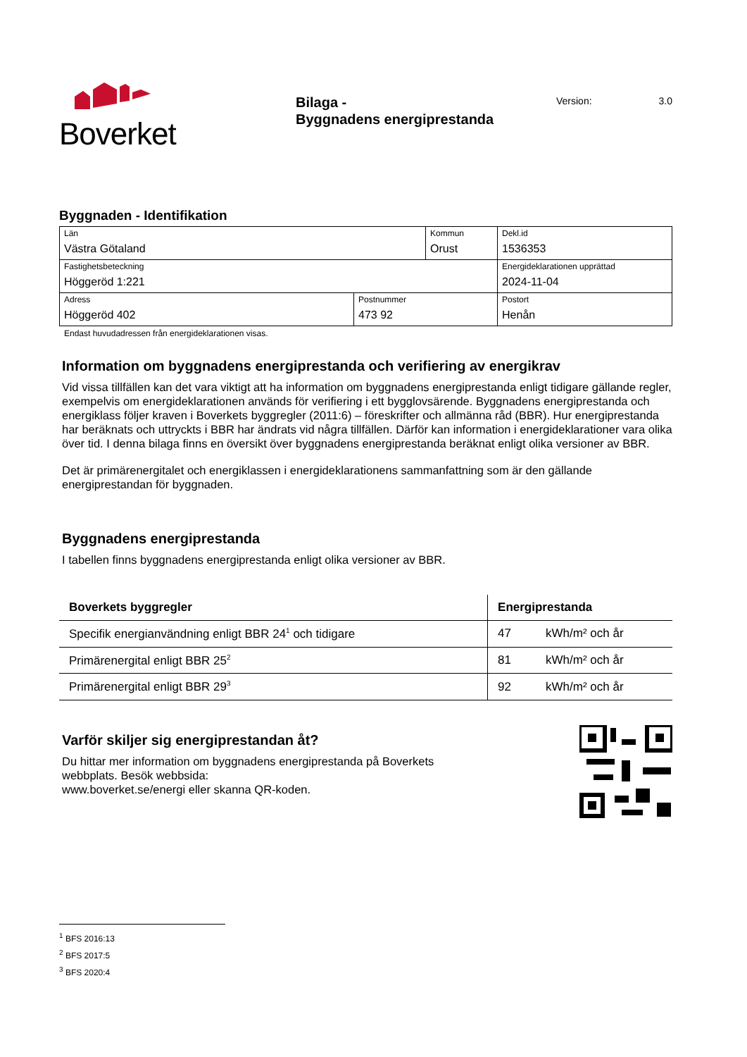Boverket
Bilaga -
Byggnadens energiprestanda
Version: 3.0
Byggnaden - Identifikation
| Län Västra Götaland | | Kommun Orust | | Dekl.id 1536353 |
| Fastighetsbeteckning Höggeröd 1:221 | | | | Energideklarationen upprättad 2024-11-04 |
| Adress Höggeröd 402 | Postnummer 473 92 | | Postort Henån | |
Endast huvudadressen från energideklarationen visas.
Information om byggnadens energiprestanda och verifiering av energikrav
Vid vissa tillfällen kan det vara viktigt att ha information om byggnadens energiprestanda enligt tidigare gällande regler, exempelvis om energideklarationen används för verifiering i ett bygglovsärende. Byggnadens energiprestanda och energiklass följer kraven i Boverkets byggregler (2011:6) – föreskrifter och allmänna råd (BBR). Hur energiprestanda har beräknats och uttryckts i BBR har ändrats vid några tillfällen. Därför kan information i energideklarationer vara olika över tid. I denna bilaga finns en översikt över byggnadens energiprestanda beräknat enligt olika versioner av BBR.
Det är primärenergitalet och energiklassen i energideklarationens sammanfattning som är den gällande energiprestandan för byggnaden.
Byggnadens energiprestanda
I tabellen finns byggnadens energiprestanda enligt olika versioner av BBR.
| Boverkets byggregler | Energiprestanda | |
| --- | --- | --- |
| Specifik energianvändning enligt BBR 24<sup>1</sup> och tidigare | 47 | kWh/m² och år |
| Primärenergital enligt BBR 25<sup>2</sup> | 81 | kWh/m² och år |
| Primärenergital enligt BBR 29<sup>3</sup> | 92 | kWh/m² och år |
Varför skiljer sig energiprestandan åt?
Du hittar mer information om byggnadens energiprestanda på Boverkets
webbplats. Besök webbsida:
www.boverket.se/energi eller skanna QR-koden.
<sup>1</sup> BFS 2016:13
<sup>2</sup> BFS 2017:5
<sup>3</sup> BFS 2020:4